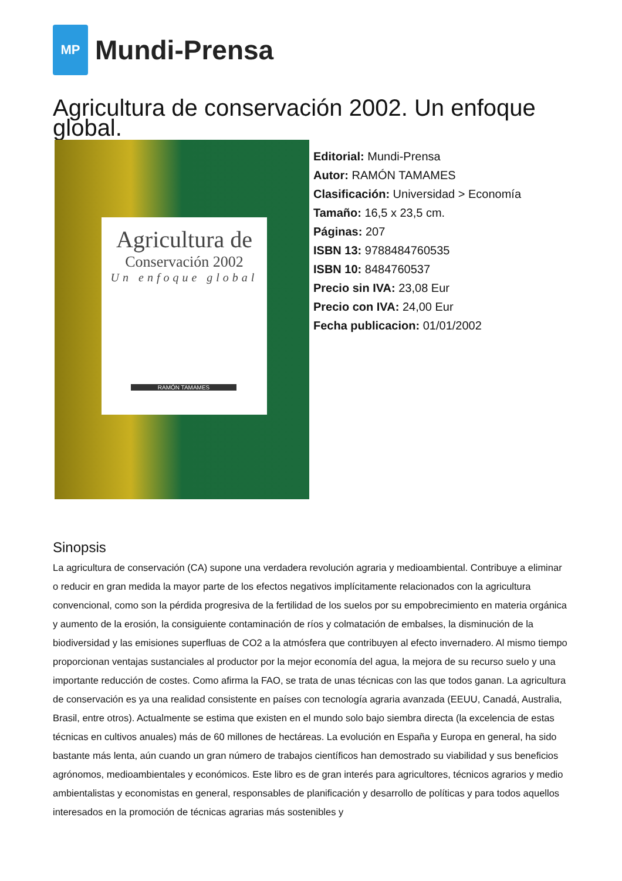MP
Mundi-Prensa
Agricultura de conservación 2002. Un enfoque global.
Agricultura de
Conservación 2002
Un enfoque global
RAMÓN TAMAMES
Editorial: Mundi-Prensa
Autor: RAMÓN TAMAMES
Clasificación: Universidad > Economía
Tamaño: 16,5 x 23,5 cm.
Páginas: 207
ISBN 13: 9788484760535
ISBN 10: 8484760537
Precio sin IVA: 23,08 Eur
Precio con IVA: 24,00 Eur
Fecha publicacion: 01/01/2002
Sinopsis
La agricultura de conservación (CA) supone una verdadera revolución agraria y medioambiental. Contribuye a eliminar o reducir en gran medida la mayor parte de los efectos negativos implícitamente relacionados con la agricultura convencional, como son la pérdida progresiva de la fertilidad de los suelos por su empobrecimiento en materia orgánica y aumento de la erosión, la consiguiente contaminación de ríos y colmatación de embalses, la disminución de la biodiversidad y las emisiones superfluas de CO2 a la atmósfera que contribuyen al efecto invernadero. Al mismo tiempo proporcionan ventajas sustanciales al productor por la mejor economía del agua, la mejora de su recurso suelo y una importante reducción de costes. Como afirma la FAO, se trata de unas técnicas con las que todos ganan. La agricultura de conservación es ya una realidad consistente en países con tecnología agraria avanzada (EEUU, Canadá, Australia, Brasil, entre otros). Actualmente se estima que existen en el mundo solo bajo siembra directa (la excelencia de estas técnicas en cultivos anuales) más de 60 millones de hectáreas. La evolución en España y Europa en general, ha sido bastante más lenta, aún cuando un gran número de trabajos científicos han demostrado su viabilidad y sus beneficios agrónomos, medioambientales y económicos. Este libro es de gran interés para agricultores, técnicos agrarios y medio ambientalistas y economistas en general, responsables de planificación y desarrollo de políticas y para todos aquellos interesados en la promoción de técnicas agrarias más sostenibles y